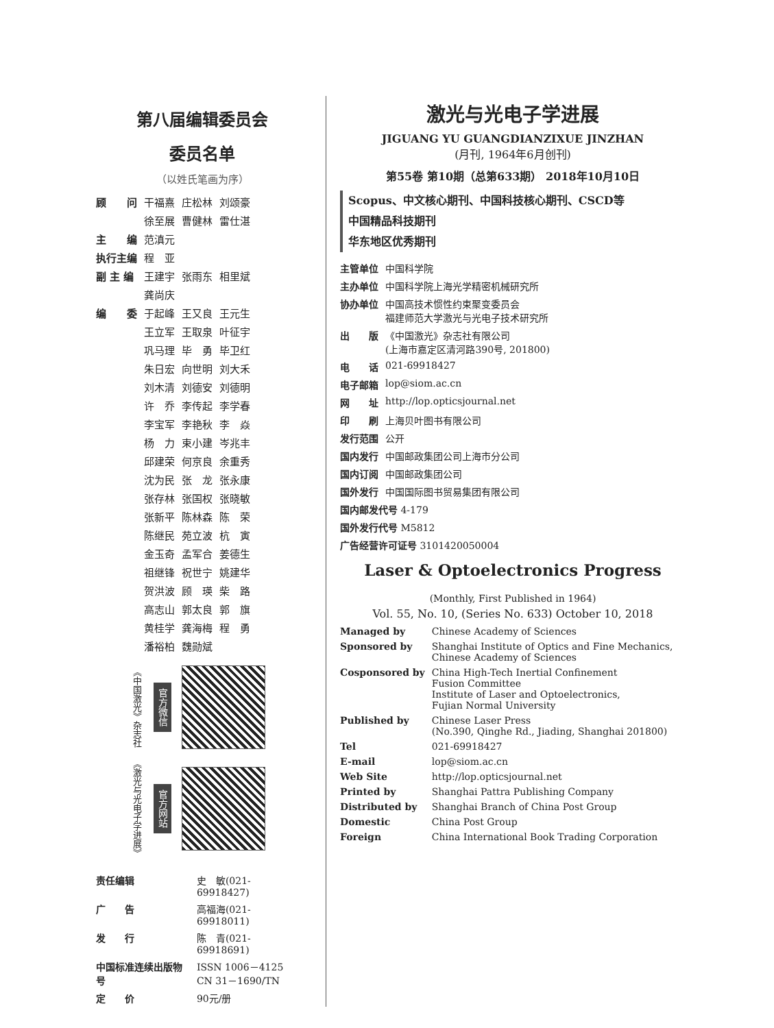第八届编辑委员会
委员名单
（以姓氏笔画为序）
| 顾 问 | 干福熹 | 庄松林 | 刘颂豪 |
| | 徐至展 | 曹健林 | 雷仕湛 |
| 主 编 | 范滇元 | | |
| 执行主编 | 程 亚 | | |
| 副 主 编 | 王建宇 | 张雨东 | 相里斌 |
| | 龚尚庆 | | |
| 编 委 | 于起峰 | 王又良 | 王元生 |
| | 王立军 | 王取泉 | 叶征宇 |
| | 巩马理 | 毕 勇 | 毕卫红 |
| | 朱日宏 | 向世明 | 刘大禾 |
| | 刘木清 | 刘德安 | 刘德明 |
| | 许 乔 | 李传起 | 李学春 |
| | 李宝军 | 李艳秋 | 李 焱 |
| | 杨 力 | 束小建 | 岑兆丰 |
| | 邱建荣 | 何京良 | 余重秀 |
| | 沈为民 | 张 龙 | 张永康 |
| | 张存林 | 张国权 | 张晓敏 |
| | 张新平 | 陈林森 | 陈 荣 |
| | 陈继民 | 苑立波 | 杭 寅 |
| | 金玉奇 | 孟军合 | 姜德生 |
| | 祖继锋 | 祝世宁 | 姚建华 |
| | 贺洪波 | 顾 瑛 | 柴 路 |
| | 高志山 | 郭太良 | 郭 旗 |
| | 黄桂学 | 龚海梅 | 程 勇 |
| | 潘裕柏 | 魏勋斌 | |
《中国激光》杂志社 官方微信
《激光与光电子学进展》 官方网站
| 责任编辑 | 史 敏(021-69918427) |
| 广 告 | 高福海(021-69918011) |
| 发 行 | 陈 青(021-69918691) |
| 中国标准连续出版物号 | ISSN 1006－4125 CN 31－1690/TN |
| 定 价 | 90元/册 |
激光与光电子学进展
JIGUANG YU GUANGDIANZIXUE JINZHAN
(月刊, 1964年6月创刊)
第55卷 第10期（总第633期） 2018年10月10日
Scopus、中文核心期刊、中国科技核心期刊、CSCD等
中国精品科技期刊
华东地区优秀期刊
| 主管单位 | 中国科学院 |
| 主办单位 | 中国科学院上海光学精密机械研究所 |
| 协办单位 | 中国高技术惯性约束聚变委员会 福建师范大学激光与光电子技术研究所 |
| 出 版 | 《中国激光》杂志社有限公司 (上海市嘉定区清河路390号, 201800) |
| 电 话 | 021-69918427 |
| 电子邮箱 | lop@siom.ac.cn |
| 网 址 | http://lop.opticsjournal.net |
| 印 刷 | 上海贝叶图书有限公司 |
| 发行范围 | 公开 |
| 国内发行 | 中国邮政集团公司上海市分公司 |
| 国内订阅 | 中国邮政集团公司 |
| 国外发行 | 中国国际图书贸易集团有限公司 |
| 国内邮发代号 4-179 | |
| 国外发行代号 M5812 | |
| 广告经营许可证号 3101420050004 | |
Laser & Optoelectronics Progress
(Monthly, First Published in 1964)
Vol. 55, No. 10, (Series No. 633) October 10, 2018
| Managed by | Chinese Academy of Sciences |
| Sponsored by | Shanghai Institute of Optics and Fine Mechanics, Chinese Academy of Sciences |
| Cosponsored by | China High-Tech Inertial Confinement Fusion Committee Institute of Laser and Optoelectronics, Fujian Normal University |
| Published by | Chinese Laser Press (No.390, Qinghe Rd., Jiading, Shanghai 201800) |
| Tel | 021-69918427 |
| E-mail | lop@siom.ac.cn |
| Web Site | http://lop.opticsjournal.net |
| Printed by | Shanghai Pattra Publishing Company |
| Distributed by | Shanghai Branch of China Post Group |
| Domestic | China Post Group |
| Foreign | China International Book Trading Corporation |